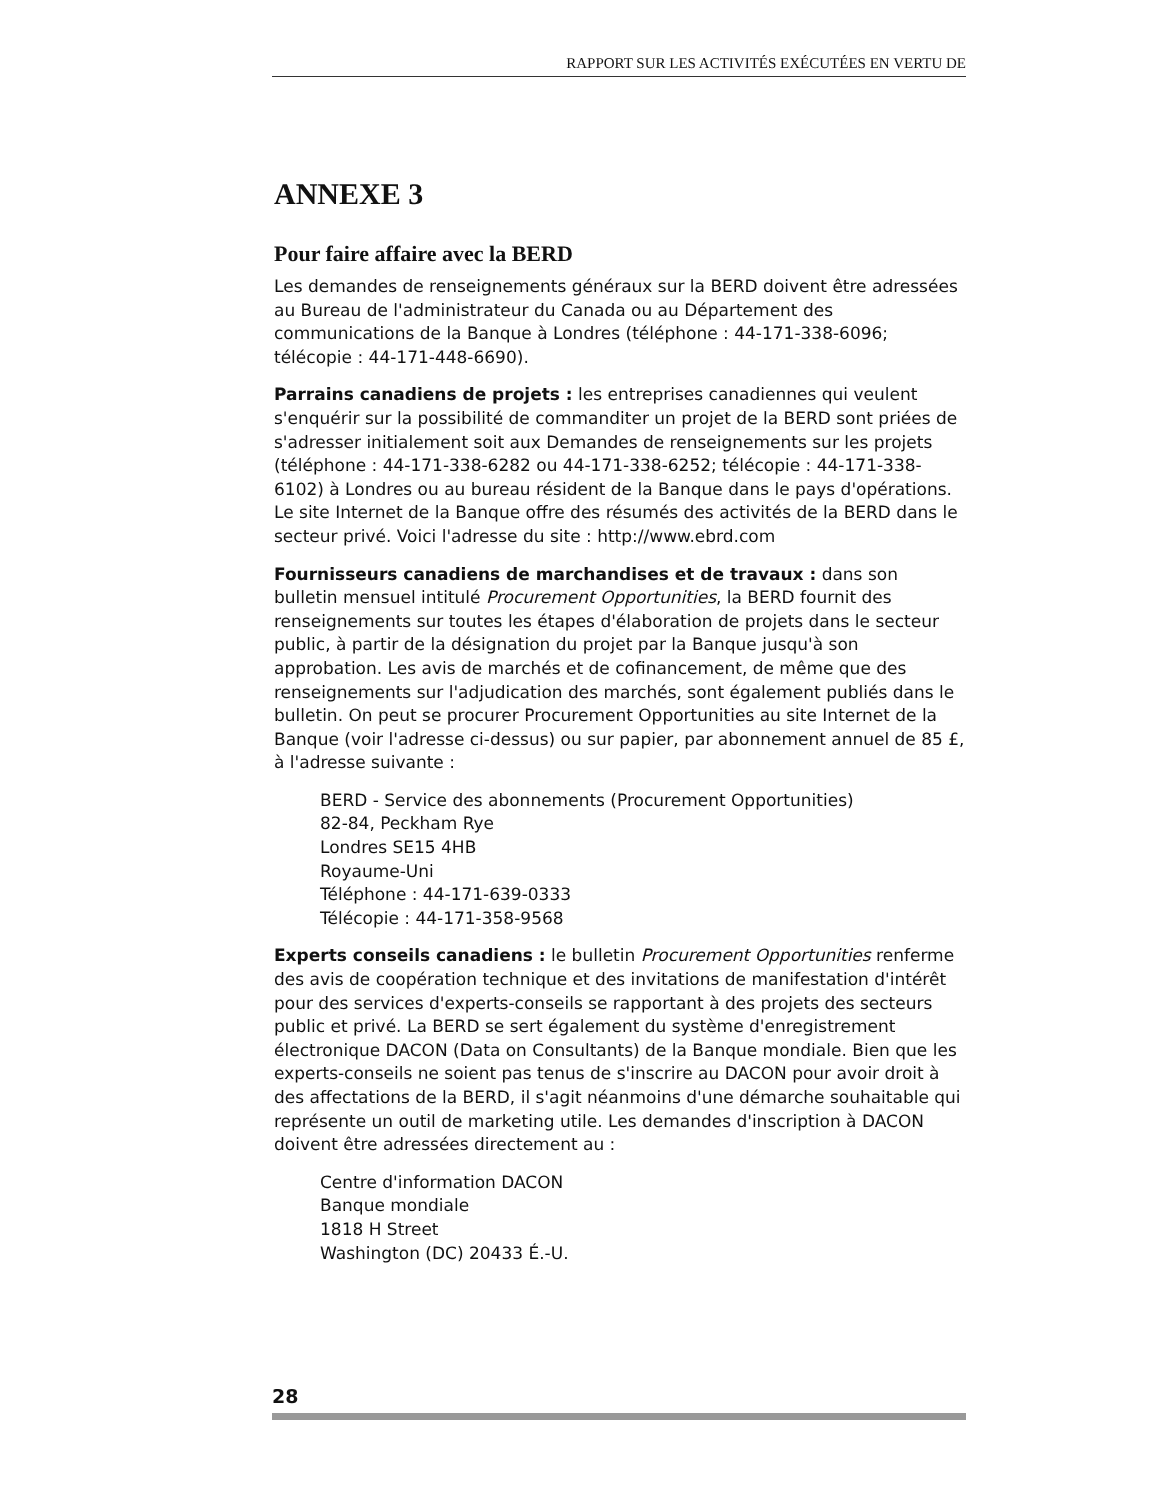RAPPORT SUR LES ACTIVITÉS EXÉCUTÉES EN VERTU DE
ANNEXE 3
Pour faire affaire avec la BERD
Les demandes de renseignements généraux sur la BERD doivent être adressées au Bureau de l'administrateur du Canada ou au Département des communications de la Banque à Londres (téléphone : 44-171-338-6096; télécopie : 44-171-448-6690).
Parrains canadiens de projets : les entreprises canadiennes qui veulent s'enquérir sur la possibilité de commanditer un projet de la BERD sont priées de s'adresser initialement soit aux Demandes de renseignements sur les projets (téléphone : 44-171-338-6282 ou 44-171-338-6252; télécopie : 44-171-338-6102) à Londres ou au bureau résident de la Banque dans le pays d'opérations. Le site Internet de la Banque offre des résumés des activités de la BERD dans le secteur privé. Voici l'adresse du site : http://www.ebrd.com
Fournisseurs canadiens de marchandises et de travaux : dans son bulletin mensuel intitulé Procurement Opportunities, la BERD fournit des renseignements sur toutes les étapes d'élaboration de projets dans le secteur public, à partir de la désignation du projet par la Banque jusqu'à son approbation. Les avis de marchés et de cofinancement, de même que des renseignements sur l'adjudication des marchés, sont également publiés dans le bulletin. On peut se procurer Procurement Opportunities au site Internet de la Banque (voir l'adresse ci-dessus) ou sur papier, par abonnement annuel de 85 £, à l'adresse suivante :
BERD - Service des abonnements (Procurement Opportunities)
82-84, Peckham Rye
Londres SE15 4HB
Royaume-Uni
Téléphone : 44-171-639-0333
Télécopie : 44-171-358-9568
Experts conseils canadiens : le bulletin Procurement Opportunities renferme des avis de coopération technique et des invitations de manifestation d'intérêt pour des services d'experts-conseils se rapportant à des projets des secteurs public et privé. La BERD se sert également du système d'enregistrement électronique DACON (Data on Consultants) de la Banque mondiale. Bien que les experts-conseils ne soient pas tenus de s'inscrire au DACON pour avoir droit à des affectations de la BERD, il s'agit néanmoins d'une démarche souhaitable qui représente un outil de marketing utile. Les demandes d'inscription à DACON doivent être adressées directement au :
Centre d'information DACON
Banque mondiale
1818 H Street
Washington (DC) 20433 É.-U.
28